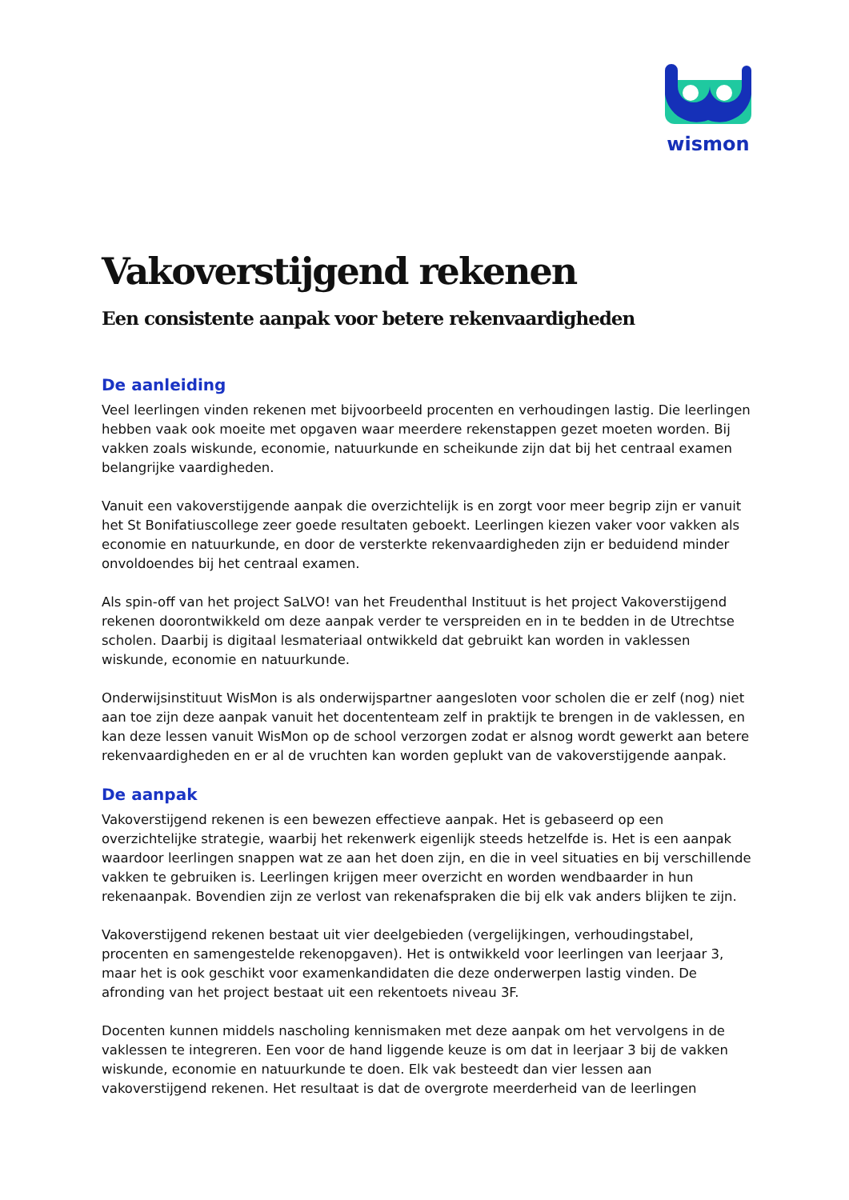wismon
Vakoverstijgend rekenen
Een consistente aanpak voor betere rekenvaardigheden
De aanleiding
Veel leerlingen vinden rekenen met bijvoorbeeld procenten en verhoudingen lastig. Die leerlingen hebben vaak ook moeite met opgaven waar meerdere rekenstappen gezet moeten worden. Bij vakken zoals wiskunde, economie, natuurkunde en scheikunde zijn dat bij het centraal examen belangrijke vaardigheden.
Vanuit een vakoverstijgende aanpak die overzichtelijk is en zorgt voor meer begrip zijn er vanuit het St Bonifatiuscollege zeer goede resultaten geboekt. Leerlingen kiezen vaker voor vakken als economie en natuurkunde, en door de versterkte rekenvaardigheden zijn er beduidend minder onvoldoendes bij het centraal examen.
Als spin-off van het project SaLVO! van het Freudenthal Instituut is het project Vakoverstijgend rekenen doorontwikkeld om deze aanpak verder te verspreiden en in te bedden in de Utrechtse scholen. Daarbij is digitaal lesmateriaal ontwikkeld dat gebruikt kan worden in vaklessen wiskunde, economie en natuurkunde.
Onderwijsinstituut WisMon is als onderwijspartner aangesloten voor scholen die er zelf (nog) niet aan toe zijn deze aanpak vanuit het docententeam zelf in praktijk te brengen in de vaklessen, en kan deze lessen vanuit WisMon op de school verzorgen zodat er alsnog wordt gewerkt aan betere rekenvaardigheden en er al de vruchten kan worden geplukt van de vakoverstijgende aanpak.
De aanpak
Vakoverstijgend rekenen is een bewezen effectieve aanpak. Het is gebaseerd op een overzichtelijke strategie, waarbij het rekenwerk eigenlijk steeds hetzelfde is. Het is een aanpak waardoor leerlingen snappen wat ze aan het doen zijn, en die in veel situaties en bij verschillende vakken te gebruiken is. Leerlingen krijgen meer overzicht en worden wendbaarder in hun rekenaanpak. Bovendien zijn ze verlost van rekenafspraken die bij elk vak anders blijken te zijn.
Vakoverstijgend rekenen bestaat uit vier deelgebieden (vergelijkingen, verhoudingstabel, procenten en samengestelde rekenopgaven). Het is ontwikkeld voor leerlingen van leerjaar 3, maar het is ook geschikt voor examenkandidaten die deze onderwerpen lastig vinden. De afronding van het project bestaat uit een rekentoets niveau 3F.
Docenten kunnen middels nascholing kennismaken met deze aanpak om het vervolgens in de vaklessen te integreren. Een voor de hand liggende keuze is om dat in leerjaar 3 bij de vakken wiskunde, economie en natuurkunde te doen. Elk vak besteedt dan vier lessen aan vakoverstijgend rekenen. Het resultaat is dat de overgrote meerderheid van de leerlingen